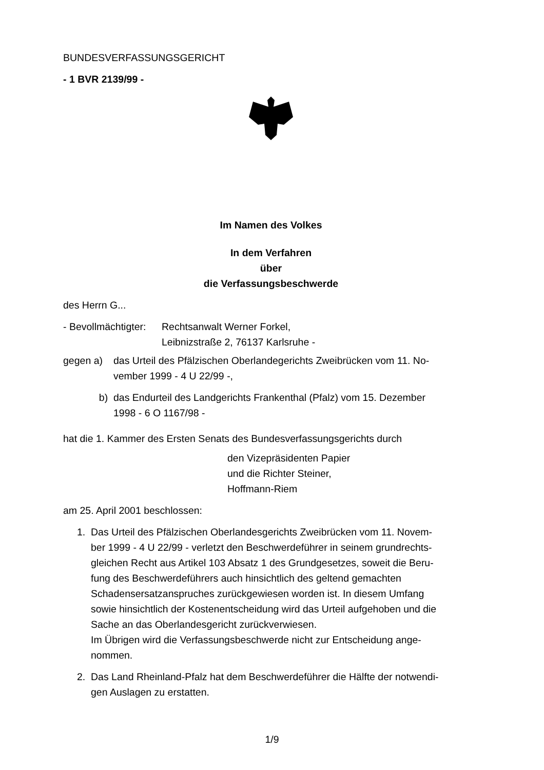BUNDESVERFASSUNGSGERICHT
- 1 BVR 2139/99 -
Im Namen des Volkes
In dem Verfahren
über
die Verfassungsbeschwerde
des Herrn G...
- Bevollmächtigter: Rechtsanwalt Werner Forkel,
Leibnizstraße 2, 76137 Karlsruhe -
gegen a) das Urteil des Pfälzischen Oberlandegerichts Zweibrücken vom 11. No-
vember 1999 - 4 U 22/99 -,
b) das Endurteil des Landgerichts Frankenthal (Pfalz) vom 15. Dezember
1998 - 6 O 1167/98 -
hat die 1. Kammer des Ersten Senats des Bundesverfassungsgerichts durch
den Vizepräsidenten Papier
und die Richter Steiner,
Hoffmann-Riem
am 25. April 2001 beschlossen:
1. Das Urteil des Pfälzischen Oberlandesgerichts Zweibrücken vom 11. Novem-
ber 1999 - 4 U 22/99 - verletzt den Beschwerdeführer in seinem grundrechts-
gleichen Recht aus Artikel 103 Absatz 1 des Grundgesetzes, soweit die Beru-
fung des Beschwerdeführers auch hinsichtlich des geltend gemachten
Schadensersatzanspruches zurückgewiesen worden ist. In diesem Umfang
sowie hinsichtlich der Kostenentscheidung wird das Urteil aufgehoben und die
Sache an das Oberlandesgericht zurückverwiesen.
Im Übrigen wird die Verfassungsbeschwerde nicht zur Entscheidung ange-
nommen.
2. Das Land Rheinland-Pfalz hat dem Beschwerdeführer die Hälfte der notwendi-
gen Auslagen zu erstatten.
1/9